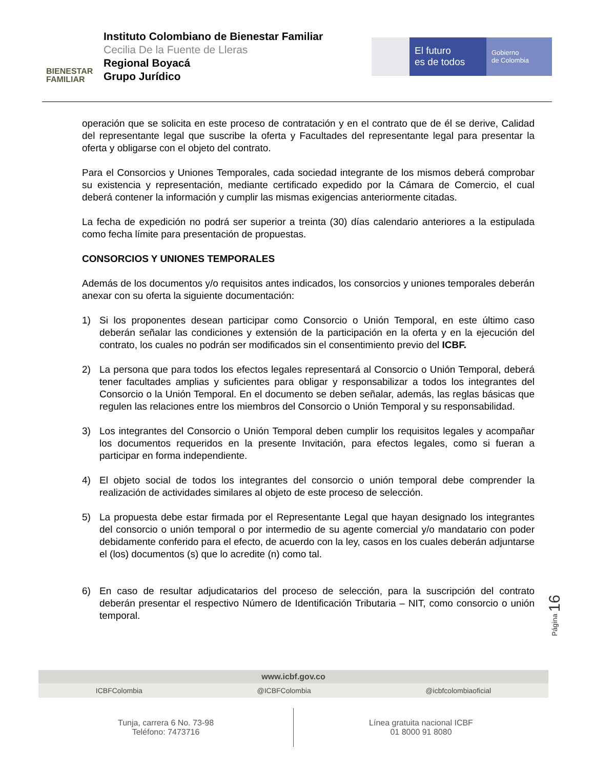BIENESTAR
FAMILIAR
Instituto Colombiano de Bienestar Familiar
Cecilia De la Fuente de Lleras
Regional Boyacá
Grupo Jurídico
El futuro
es de todos
Gobierno
de Colombia
operación que se solicita en este proceso de contratación y en el contrato que de él se derive, Calidad del representante legal que suscribe la oferta y Facultades del representante legal para presentar la oferta y obligarse con el objeto del contrato.
Para el Consorcios y Uniones Temporales, cada sociedad integrante de los mismos deberá comprobar su existencia y representación, mediante certificado expedido por la Cámara de Comercio, el cual deberá contener la información y cumplir las mismas exigencias anteriormente citadas.
La fecha de expedición no podrá ser superior a treinta (30) días calendario anteriores a la estipulada como fecha límite para presentación de propuestas.
CONSORCIOS Y UNIONES TEMPORALES
Además de los documentos y/o requisitos antes indicados, los consorcios y uniones temporales deberán anexar con su oferta la siguiente documentación:
1) Si los proponentes desean participar como Consorcio o Unión Temporal, en este último caso deberán señalar las condiciones y extensión de la participación en la oferta y en la ejecución del contrato, los cuales no podrán ser modificados sin el consentimiento previo del ICBF.
2) La persona que para todos los efectos legales representará al Consorcio o Unión Temporal, deberá tener facultades amplias y suficientes para obligar y responsabilizar a todos los integrantes del Consorcio o la Unión Temporal. En el documento se deben señalar, además, las reglas básicas que regulen las relaciones entre los miembros del Consorcio o Unión Temporal y su responsabilidad.
3) Los integrantes del Consorcio o Unión Temporal deben cumplir los requisitos legales y acompañar los documentos requeridos en la presente Invitación, para efectos legales, como si fueran a participar en forma independiente.
4) El objeto social de todos los integrantes del consorcio o unión temporal debe comprender la realización de actividades similares al objeto de este proceso de selección.
5) La propuesta debe estar firmada por el Representante Legal que hayan designado los integrantes del consorcio o unión temporal o por intermedio de su agente comercial y/o mandatario con poder debidamente conferido para el efecto, de acuerdo con la ley, casos en los cuales deberán adjuntarse el (los) documentos (s) que lo acredite (n) como tal.
6) En caso de resultar adjudicatarios del proceso de selección, para la suscripción del contrato deberán presentar el respectivo Número de Identificación Tributaria – NIT, como consorcio o unión temporal.
Página 16
www.icbf.gov.co
ICBFColombia @ICBFColombia @icbfcolombiaoficial
Tunja, carrera 6 No. 73-98
Teléfono: 7473716
Línea gratuita nacional ICBF
01 8000 91 8080